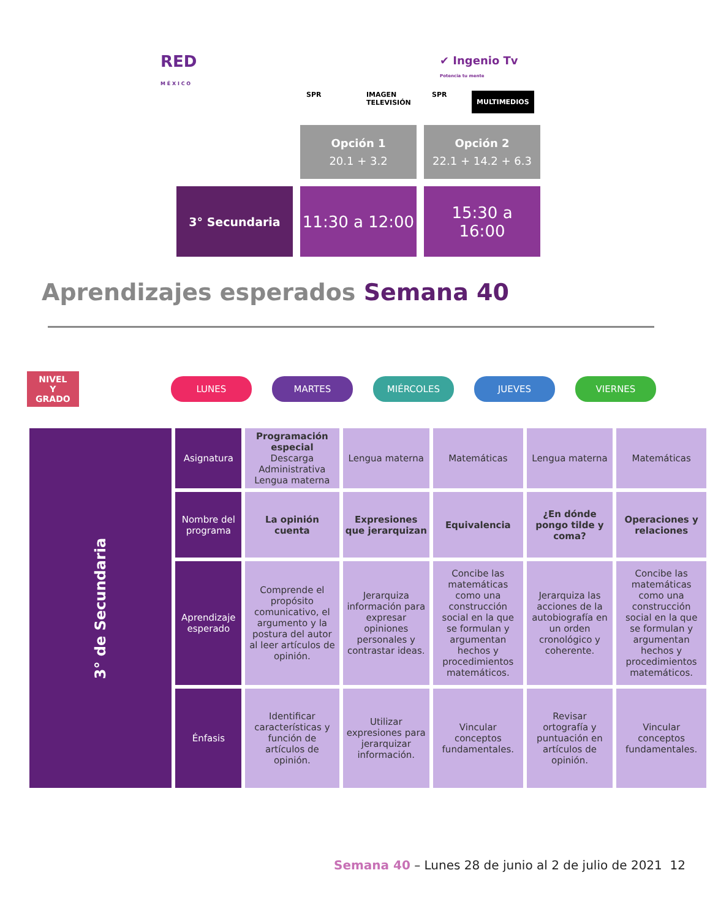RED
M É X I C O
✔ Ingenio Tv
Potencia tu mente
SPR
IMAGEN
TELEVISIÓN
SPR MULTIMEDIOS
Opción 1
20.1 + 3.2
Opción 2
22.1 + 14.2 + 6.3
3° Secundaria
11:30 a 12:00
15:30 a
16:00
Aprendizajes esperados Semana 40
NIVEL
Y
GRADO
LUNES MARTES MIÉRCOLES JUEVES VIERNES
| 3° de Secundaria | Asignatura | Programación especial Descarga Administrativa Lengua materna | Lengua materna | Matemáticas | Lengua materna | Matemáticas |
| | Nombre del programa | La opinión cuenta | Expresiones que jerarquizan | Equivalencia | ¿En dónde pongo tilde y coma? | Operaciones y relaciones |
| | Aprendizaje esperado | Comprende el propósito comunicativo, el argumento y la postura del autor al leer artículos de opinión. | Jerarquiza información para expresar opiniones personales y contrastar ideas. | Concibe las matemáticas como una construcción social en la que se formulan y argumentan hechos y procedimientos matemáticos. | Jerarquiza las acciones de la autobiografía en un orden cronológico y coherente. | Concibe las matemáticas como una construcción social en la que se formulan y argumentan hechos y procedimientos matemáticos. |
| | Énfasis | Identificar características y función de artículos de opinión. | Utilizar expresiones para jerarquizar información. | Vincular conceptos fundamentales. | Revisar ortografía y puntuación en artículos de opinión. | Vincular conceptos fundamentales. |
Semana 40 – Lunes 28 de junio al 2 de julio de 2021 12